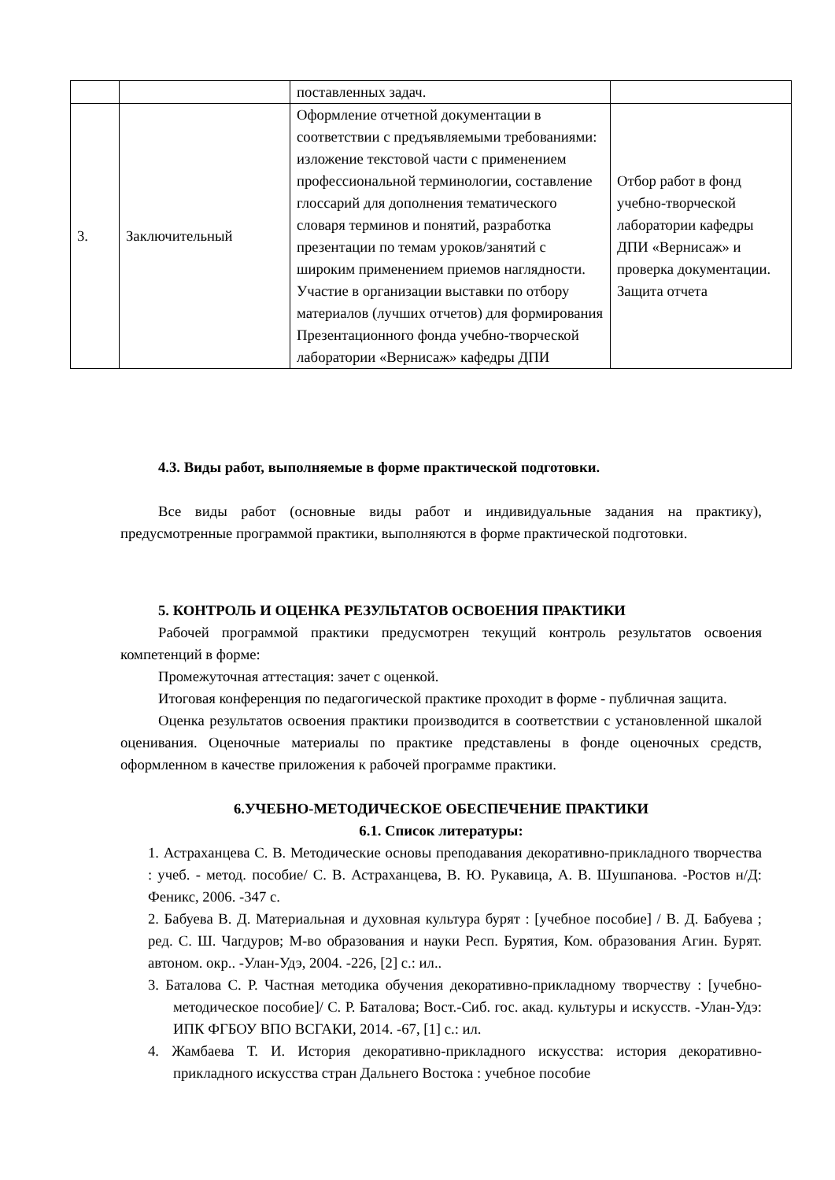| | | поставленных задач. | |
| 3. | Заключительный | Оформление отчетной документации в соответствии с предъявляемыми требованиями: изложение текстовой части с применением профессиональной терминологии, составление глоссарий для дополнения тематического словаря терминов и понятий, разработка презентации по темам уроков/занятий с широким применением приемов наглядности. Участие в организации выставки по отбору материалов (лучших отчетов) для формирования Презентационного фонда учебно-творческой лаборатории «Вернисаж» кафедры ДПИ | Отбор работ в фонд учебно-творческой лаборатории кафедры ДПИ «Вернисаж» и проверка документации. Защита отчета |
4.3. Виды работ, выполняемые в форме практической подготовки.
Все виды работ (основные виды работ и индивидуальные задания на практику), предусмотренные программой практики, выполняются в форме практической подготовки.
5. КОНТРОЛЬ И ОЦЕНКА РЕЗУЛЬТАТОВ ОСВОЕНИЯ ПРАКТИКИ
Рабочей программой практики предусмотрен текущий контроль результатов освоения компетенций в форме:
Промежуточная аттестация: зачет с оценкой.
Итоговая конференция по педагогической практике проходит в форме - публичная защита.
Оценка результатов освоения практики производится в соответствии с установленной шкалой оценивания. Оценочные материалы по практике представлены в фонде оценочных средств, оформленном в качестве приложения к рабочей программе практики.
6.УЧЕБНО-МЕТОДИЧЕСКОЕ ОБЕСПЕЧЕНИЕ ПРАКТИКИ
6.1. Список литературы:
1. Астраханцева С. В. Методические основы преподавания декоративно-прикладного творчества : учеб. - метод. пособие/ С. В. Астраханцева, В. Ю. Рукавица, А. В. Шушпанова. -Ростов н/Д: Феникс, 2006. -347 с.
2. Бабуева В. Д. Материальная и духовная культура бурят : [учебное пособие] / В. Д. Бабуева ; ред. С. Ш. Чагдуров; М-во образования и науки Респ. Бурятия, Ком. образования Агин. Бурят. автоном. окр.. -Улан-Удэ, 2004. -226, [2] с.: ил..
3. Баталова С. Р. Частная методика обучения декоративно-прикладному творчеству : [учебно-методическое пособие]/ С. Р. Баталова; Вост.-Сиб. гос. акад. культуры и искусств. -Улан-Удэ: ИПК ФГБОУ ВПО ВСГАКИ, 2014. -67, [1] с.: ил.
4. Жамбаева Т. И. История декоративно-прикладного искусства: история декоративно-прикладного искусства стран Дальнего Востока : учебное пособие